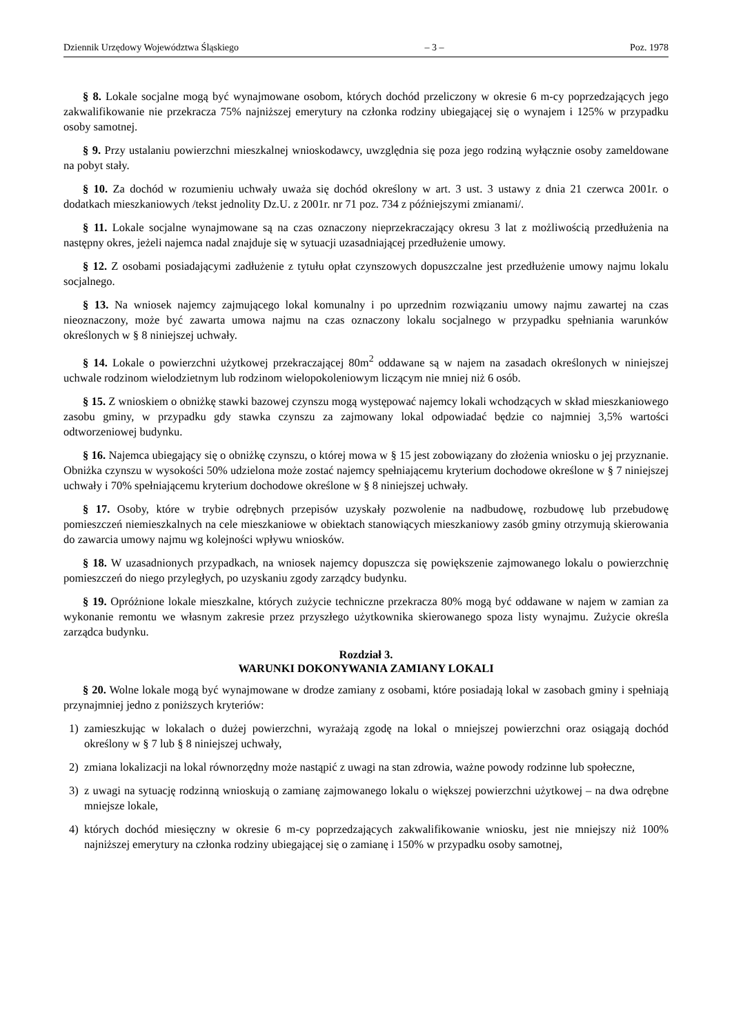Dziennik Urzędowy Województwa Śląskiego – 3 – Poz. 1978
§ 8. Lokale socjalne mogą być wynajmowane osobom, których dochód przeliczony w okresie 6 m-cy poprzedzających jego zakwalifikowanie nie przekracza 75% najniższej emerytury na członka rodziny ubiegającej się o wynajem i 125% w przypadku osoby samotnej.
§ 9. Przy ustalaniu powierzchni mieszkalnej wnioskodawcy, uwzględnia się poza jego rodziną wyłącznie osoby zameldowane na pobyt stały.
§ 10. Za dochód w rozumieniu uchwały uważa się dochód określony w art. 3 ust. 3 ustawy z dnia 21 czerwca 2001r. o dodatkach mieszkaniowych /tekst jednolity Dz.U. z 2001r. nr 71 poz. 734 z późniejszymi zmianami/.
§ 11. Lokale socjalne wynajmowane są na czas oznaczony nieprzekraczający okresu 3 lat z możliwością przedłużenia na następny okres, jeżeli najemca nadal znajduje się w sytuacji uzasadniającej przedłużenie umowy.
§ 12. Z osobami posiadającymi zadłużenie z tytułu opłat czynszowych dopuszczalne jest przedłużenie umowy najmu lokalu socjalnego.
§ 13. Na wniosek najemcy zajmującego lokal komunalny i po uprzednim rozwiązaniu umowy najmu zawartej na czas nieoznaczony, może być zawarta umowa najmu na czas oznaczony lokalu socjalnego w przypadku spełniania warunków określonych w § 8 niniejszej uchwały.
§ 14. Lokale o powierzchni użytkowej przekraczającej 80m<sup>2</sup> oddawane są w najem na zasadach określonych w niniejszej uchwale rodzinom wielodzietnym lub rodzinom wielopokoleniowym liczącym nie mniej niż 6 osób.
§ 15. Z wnioskiem o obniżkę stawki bazowej czynszu mogą występować najemcy lokali wchodzących w skład mieszkaniowego zasobu gminy, w przypadku gdy stawka czynszu za zajmowany lokal odpowiadać będzie co najmniej 3,5% wartości odtworzeniowej budynku.
§ 16. Najemca ubiegający się o obniżkę czynszu, o której mowa w § 15 jest zobowiązany do złożenia wniosku o jej przyznanie. Obniżka czynszu w wysokości 50% udzielona może zostać najemcy spełniającemu kryterium dochodowe określone w § 7 niniejszej uchwały i 70% spełniającemu kryterium dochodowe określone w § 8 niniejszej uchwały.
§ 17. Osoby, które w trybie odrębnych przepisów uzyskały pozwolenie na nadbudowę, rozbudowę lub przebudowę pomieszczeń niemieszkalnych na cele mieszkaniowe w obiektach stanowiących mieszkaniowy zasób gminy otrzymują skierowania do zawarcia umowy najmu wg kolejności wpływu wniosków.
§ 18. W uzasadnionych przypadkach, na wniosek najemcy dopuszcza się powiększenie zajmowanego lokalu o powierzchnię pomieszczeń do niego przyległych, po uzyskaniu zgody zarządcy budynku.
§ 19. Opróżnione lokale mieszkalne, których zużycie techniczne przekracza 80% mogą być oddawane w najem w zamian za wykonanie remontu we własnym zakresie przez przyszłego użytkownika skierowanego spoza listy wynajmu. Zużycie określa zarządca budynku.
Rozdział 3.
WARUNKI DOKONYWANIA ZAMIANY LOKALI
§ 20. Wolne lokale mogą być wynajmowane w drodze zamiany z osobami, które posiadają lokal w zasobach gminy i spełniają przynajmniej jedno z poniższych kryteriów:
1) zamieszkując w lokalach o dużej powierzchni, wyrażają zgodę na lokal o mniejszej powierzchni oraz osiągają dochód określony w § 7 lub § 8 niniejszej uchwały,
2) zmiana lokalizacji na lokal równorzędny może nastąpić z uwagi na stan zdrowia, ważne powody rodzinne lub społeczne,
3) z uwagi na sytuację rodzinną wnioskują o zamianę zajmowanego lokalu o większej powierzchni użytkowej – na dwa odrębne mniejsze lokale,
4) których dochód miesięczny w okresie 6 m-cy poprzedzających zakwalifikowanie wniosku, jest nie mniejszy niż 100% najniższej emerytury na członka rodziny ubiegającej się o zamianę i 150% w przypadku osoby samotnej,